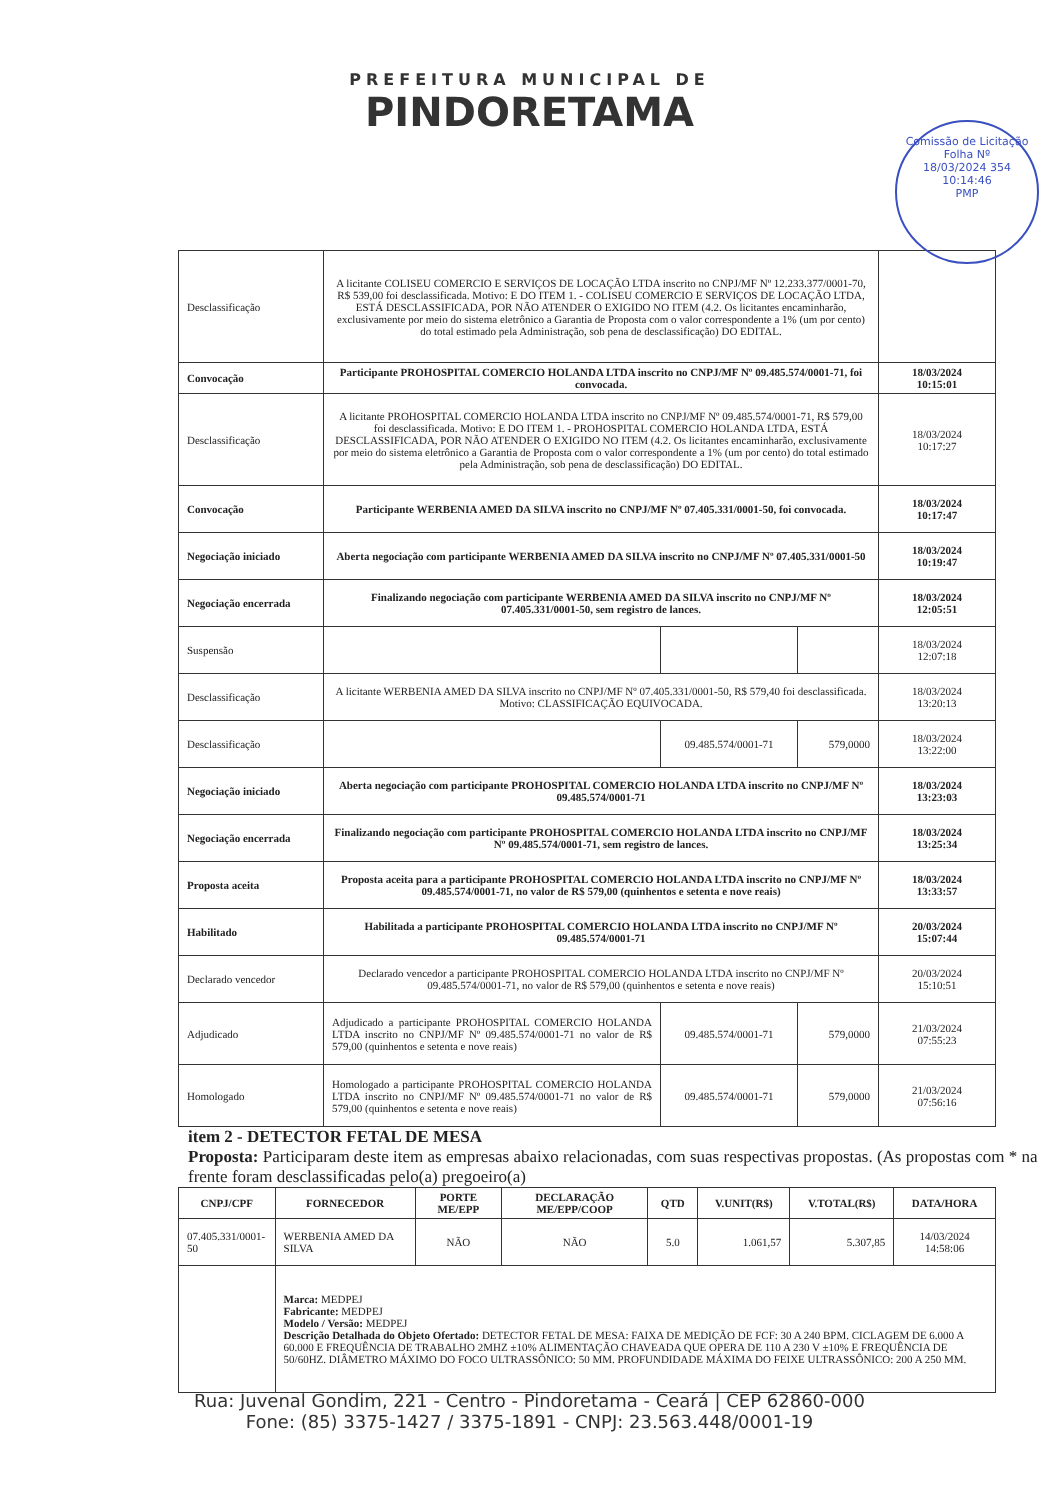PREFEITURA MUNICIPAL DE
PINDORETAMA
Comissão de Licitação
Folha Nº
18/03/2024 354
10:14:46
PMP
| Desclassificação | A licitante COLISEU COMERCIO E SERVIÇOS DE LOCAÇÃO LTDA inscrito no CNPJ/MF Nº 12.233.377/0001-70, R$ 539,00 foi desclassificada. Motivo: E DO ITEM 1. - COLISEU COMERCIO E SERVIÇOS DE LOCAÇÃO LTDA, ESTÁ DESCLASSIFICADA, POR NÃO ATENDER O EXIGIDO NO ITEM (4.2. Os licitantes encaminharão, exclusivamente por meio do sistema eletrônico a Garantia de Proposta com o valor correspondente a 1% (um por cento) do total estimado pela Administração, sob pena de desclassificação) DO EDITAL. | | | |
| Convocação | Participante PROHOSPITAL COMERCIO HOLANDA LTDA inscrito no CNPJ/MF Nº 09.485.574/0001-71, foi convocada. | | | 18/03/2024 10:15:01 |
| Desclassificação | A licitante PROHOSPITAL COMERCIO HOLANDA LTDA inscrito no CNPJ/MF Nº 09.485.574/0001-71, R$ 579,00 foi desclassificada. Motivo: E DO ITEM 1. - PROHOSPITAL COMERCIO HOLANDA LTDA, ESTÁ DESCLASSIFICADA, POR NÃO ATENDER O EXIGIDO NO ITEM (4.2. Os licitantes encaminharão, exclusivamente por meio do sistema eletrônico a Garantia de Proposta com o valor correspondente a 1% (um por cento) do total estimado pela Administração, sob pena de desclassificação) DO EDITAL. | | | 18/03/2024 10:17:27 |
| Convocação | Participante WERBENIA AMED DA SILVA inscrito no CNPJ/MF Nº 07.405.331/0001-50, foi convocada. | | | 18/03/2024 10:17:47 |
| Negociação iniciado | Aberta negociação com participante WERBENIA AMED DA SILVA inscrito no CNPJ/MF Nº 07.405.331/0001-50 | | | 18/03/2024 10:19:47 |
| Negociação encerrada | Finalizando negociação com participante WERBENIA AMED DA SILVA inscrito no CNPJ/MF Nº 07.405.331/0001-50, sem registro de lances. | | | 18/03/2024 12:05:51 |
| Suspensão | | | | 18/03/2024 12:07:18 |
| Desclassificação | A licitante WERBENIA AMED DA SILVA inscrito no CNPJ/MF Nº 07.405.331/0001-50, R$ 579,40 foi desclassificada. Motivo: CLASSIFICAÇÃO EQUIVOCADA. | | | 18/03/2024 13:20:13 |
| Desclassificação | | 09.485.574/0001-71 | 579,0000 | 18/03/2024 13:22:00 |
| Negociação iniciado | Aberta negociação com participante PROHOSPITAL COMERCIO HOLANDA LTDA inscrito no CNPJ/MF Nº 09.485.574/0001-71 | | | 18/03/2024 13:23:03 |
| Negociação encerrada | Finalizando negociação com participante PROHOSPITAL COMERCIO HOLANDA LTDA inscrito no CNPJ/MF Nº 09.485.574/0001-71, sem registro de lances. | | | 18/03/2024 13:25:34 |
| Proposta aceita | Proposta aceita para a participante PROHOSPITAL COMERCIO HOLANDA LTDA inscrito no CNPJ/MF Nº 09.485.574/0001-71, no valor de R$ 579,00 (quinhentos e setenta e nove reais) | | | 18/03/2024 13:33:57 |
| Habilitado | Habilitada a participante PROHOSPITAL COMERCIO HOLANDA LTDA inscrito no CNPJ/MF Nº 09.485.574/0001-71 | | | 20/03/2024 15:07:44 |
| Declarado vencedor | Declarado vencedor a participante PROHOSPITAL COMERCIO HOLANDA LTDA inscrito no CNPJ/MF Nº 09.485.574/0001-71, no valor de R$ 579,00 (quinhentos e setenta e nove reais) | | | 20/03/2024 15:10:51 |
| Adjudicado | Adjudicado a participante PROHOSPITAL COMERCIO HOLANDA LTDA inscrito no CNPJ/MF Nº 09.485.574/0001-71 no valor de R$ 579,00 (quinhentos e setenta e nove reais) | 09.485.574/0001-71 | 579,0000 | 21/03/2024 07:55:23 |
| Homologado | Homologado a participante PROHOSPITAL COMERCIO HOLANDA LTDA inscrito no CNPJ/MF Nº 09.485.574/0001-71 no valor de R$ 579,00 (quinhentos e setenta e nove reais) | 09.485.574/0001-71 | 579,0000 | 21/03/2024 07:56:16 |
item 2 - DETECTOR FETAL DE MESA
Proposta: Participaram deste item as empresas abaixo relacionadas, com suas respectivas propostas. (As propostas com * na frente foram desclassificadas pelo(a) pregoeiro(a)
| CNPJ/CPF | FORNECEDOR | PORTE ME/EPP | DECLARAÇÃO ME/EPP/COOP | QTD | V.UNIT(R$) | V.TOTAL(R$) | DATA/HORA |
| --- | --- | --- | --- | --- | --- | --- | --- |
| 07.405.331/0001-50 | WERBENIA AMED DA SILVA | NÃO | NÃO | 5.0 | 1.061,57 | 5.307,85 | 14/03/2024 14:58:06 |
| | Marca: MEDPEJ Fabricante: MEDPEJ Modelo / Versão: MEDPEJ Descrição Detalhada do Objeto Ofertado: DETECTOR FETAL DE MESA: FAIXA DE MEDIÇÃO DE FCF: 30 A 240 BPM. CICLAGEM DE 6.000 A 60.000 E FREQUÊNCIA DE TRABALHO 2MHZ ±10% ALIMENTAÇÃO CHAVEADA QUE OPERA DE 110 A 230 V ±10% E FREQUÊNCIA DE 50/60HZ. DIÂMETRO MÁXIMO DO FOCO ULTRASSÔNICO: 50 MM. PROFUNDIDADE MÁXIMA DO FEIXE ULTRASSÔNICO: 200 A 250 MM. | | | | | | |
Rua: Juvenal Gondim, 221 - Centro - Pindoretama - Ceará | CEP 62860-000
Fone: (85) 3375-1427 / 3375-1891 - CNPJ: 23.563.448/0001-19